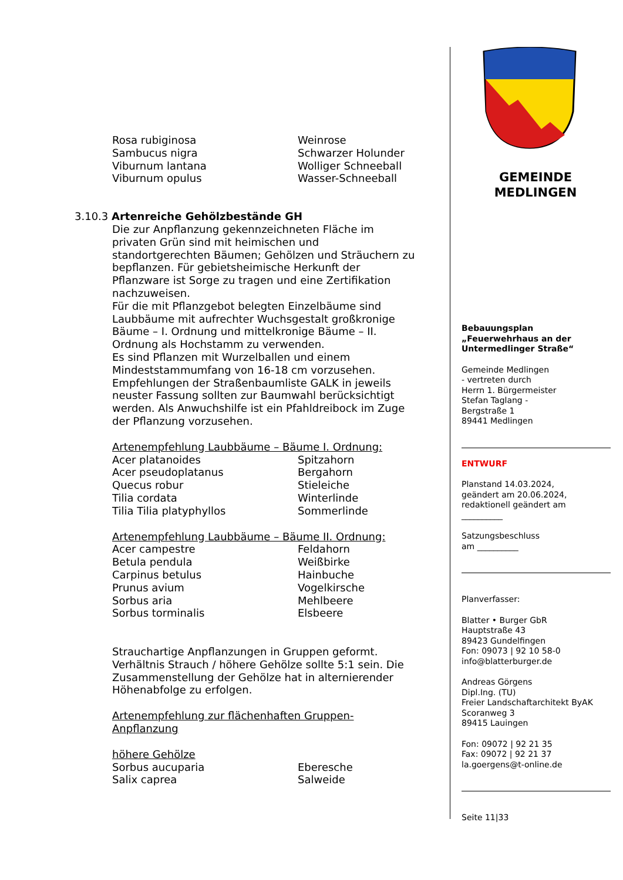| Rosa rubiginosa | Weinrose |
| Sambucus nigra | Schwarzer Holunder |
| Viburnum lantana | Wolliger Schneeball |
| Viburnum opulus | Wasser-Schneeball |
3.10.3 Artenreiche Gehölzbestände GH
Die zur Anpflanzung gekennzeichneten Fläche im privaten Grün sind mit heimischen und standortgerechten Bäumen; Gehölzen und Sträuchern zu bepflanzen. Für gebietsheimische Herkunft der Pflanzware ist Sorge zu tragen und eine Zertifikation nachzuweisen.
Für die mit Pflanzgebot belegten Einzelbäume sind Laubbäume mit aufrechter Wuchsgestalt großkronige Bäume – I. Ordnung und mittelkronige Bäume – II. Ordnung als Hochstamm zu verwenden.
Es sind Pflanzen mit Wurzelballen und einem Mindeststammumfang von 16-18 cm vorzusehen. Empfehlungen der Straßenbaumliste GALK in jeweils neuster Fassung sollten zur Baumwahl berücksichtigt werden. Als Anwuchshilfe ist ein Pfahldreibock im Zuge der Pflanzung vorzusehen.
Artenempfehlung Laubbäume – Bäume I. Ordnung:
| Acer platanoides | Spitzahorn |
| Acer pseudoplatanus | Bergahorn |
| Quecus robur | Stieleiche |
| Tilia cordata | Winterlinde |
| Tilia Tilia platyphyllos | Sommerlinde |
Artenempfehlung Laubbäume – Bäume II. Ordnung:
| Acer campestre | Feldahorn |
| Betula pendula | Weißbirke |
| Carpinus betulus | Hainbuche |
| Prunus avium | Vogelkirsche |
| Sorbus aria | Mehlbeere |
| Sorbus torminalis | Elsbeere |
Strauchartige Anpflanzungen in Gruppen geformt. Verhältnis Strauch / höhere Gehölze sollte 5:1 sein. Die Zusammenstellung der Gehölze hat in alternierender Höhenabfolge zu erfolgen.
Artenempfehlung zur flächenhaften Gruppen-Anpflanzung
höhere Gehölze
| Sorbus aucuparia | Eberesche |
| Salix caprea | Salweide |
GEMEINDE
MEDLINGEN
Bebauungsplan
„Feuerwehrhaus an der Untermedlinger Straße“
Gemeinde Medlingen
- vertreten durch
Herrn 1. Bürgermeister
Stefan Taglang -
Bergstraße 1
89441 Medlingen
ENTWURF
Planstand 14.03.2024,
geändert am 20.06.2024,
redaktionell geändert am
__________
Satzungsbeschluss
am __________
Planverfasser:
Blatter • Burger GbR
Hauptstraße 43
89423 Gundelfingen
Fon: 09073 | 92 10 58-0
info@blatterburger.de
Andreas Görgens
Dipl.Ing. (TU)
Freier Landschaftarchitekt ByAK
Scoranweg 3
89415 Lauingen
Fon: 09072 | 92 21 35
Fax: 09072 | 92 21 37
la.goergens@t-online.de
Seite 11|33